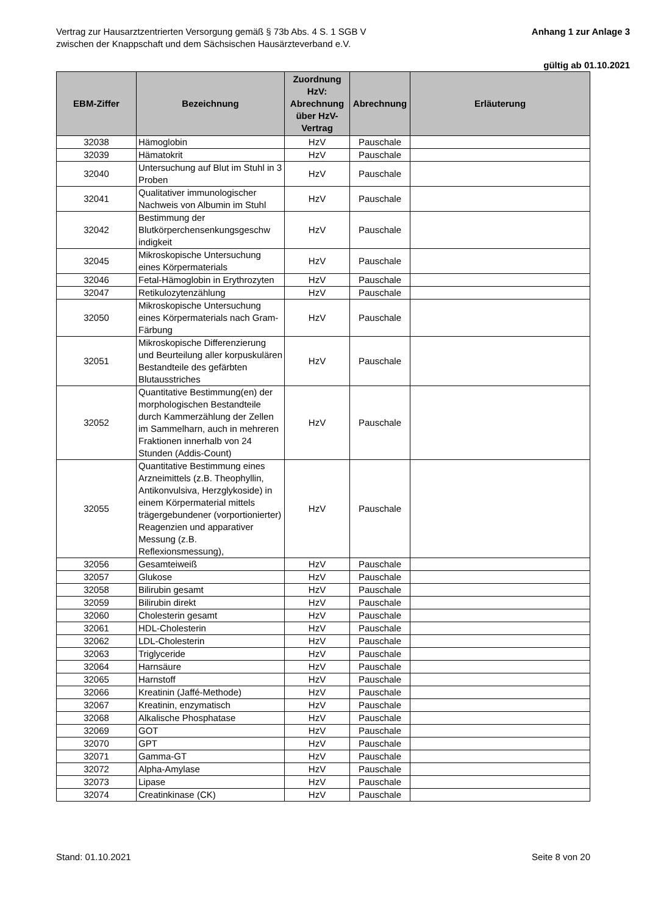Vertrag zur Hausarztzentrierten Versorgung gemäß § 73b Abs. 4 S. 1 SGB V
zwischen der Knappschaft und dem Sächsischen Hausärzteverband e.V.
Anhang 1 zur Anlage 3
gültig ab 01.10.2021
| EBM-Ziffer | Bezeichnung | Zuordnung HzV: Abrechnung über HzV-Vertrag | Abrechnung | Erläuterung |
| --- | --- | --- | --- | --- |
| 32038 | Hämoglobin | HzV | Pauschale | |
| 32039 | Hämatokrit | HzV | Pauschale | |
| 32040 | Untersuchung auf Blut im Stuhl in 3 Proben | HzV | Pauschale | |
| 32041 | Qualitativer immunologischer Nachweis von Albumin im Stuhl | HzV | Pauschale | |
| 32042 | Bestimmung der Blutkörperchensenkungsgeschw indigkeit | HzV | Pauschale | |
| 32045 | Mikroskopische Untersuchung eines Körpermaterials | HzV | Pauschale | |
| 32046 | Fetal-Hämoglobin in Erythrozyten | HzV | Pauschale | |
| 32047 | Retikulozytenzählung | HzV | Pauschale | |
| 32050 | Mikroskopische Untersuchung eines Körpermaterials nach Gram-Färbung | HzV | Pauschale | |
| 32051 | Mikroskopische Differenzierung und Beurteilung aller korpuskulären Bestandteile des gefärbten Blutausstriches | HzV | Pauschale | |
| 32052 | Quantitative Bestimmung(en) der morphologischen Bestandteile durch Kammerzählung der Zellen im Sammelharn, auch in mehreren Fraktionen innerhalb von 24 Stunden (Addis-Count) | HzV | Pauschale | |
| 32055 | Quantitative Bestimmung eines Arzneimittels (z.B. Theophyllin, Antikonvulsiva, Herzglykoside) in einem Körpermaterial mittels trägergebundener (vorportionierter) Reagenzien und apparativer Messung (z.B. Reflexionsmessung), | HzV | Pauschale | |
| 32056 | Gesamteiweiß | HzV | Pauschale | |
| 32057 | Glukose | HzV | Pauschale | |
| 32058 | Bilirubin gesamt | HzV | Pauschale | |
| 32059 | Bilirubin direkt | HzV | Pauschale | |
| 32060 | Cholesterin gesamt | HzV | Pauschale | |
| 32061 | HDL-Cholesterin | HzV | Pauschale | |
| 32062 | LDL-Cholesterin | HzV | Pauschale | |
| 32063 | Triglyceride | HzV | Pauschale | |
| 32064 | Harnsäure | HzV | Pauschale | |
| 32065 | Harnstoff | HzV | Pauschale | |
| 32066 | Kreatinin (Jaffé-Methode) | HzV | Pauschale | |
| 32067 | Kreatinin, enzymatisch | HzV | Pauschale | |
| 32068 | Alkalische Phosphatase | HzV | Pauschale | |
| 32069 | GOT | HzV | Pauschale | |
| 32070 | GPT | HzV | Pauschale | |
| 32071 | Gamma-GT | HzV | Pauschale | |
| 32072 | Alpha-Amylase | HzV | Pauschale | |
| 32073 | Lipase | HzV | Pauschale | |
| 32074 | Creatinkinase (CK) | HzV | Pauschale | |
Stand: 01.10.2021 Seite 8 von 20